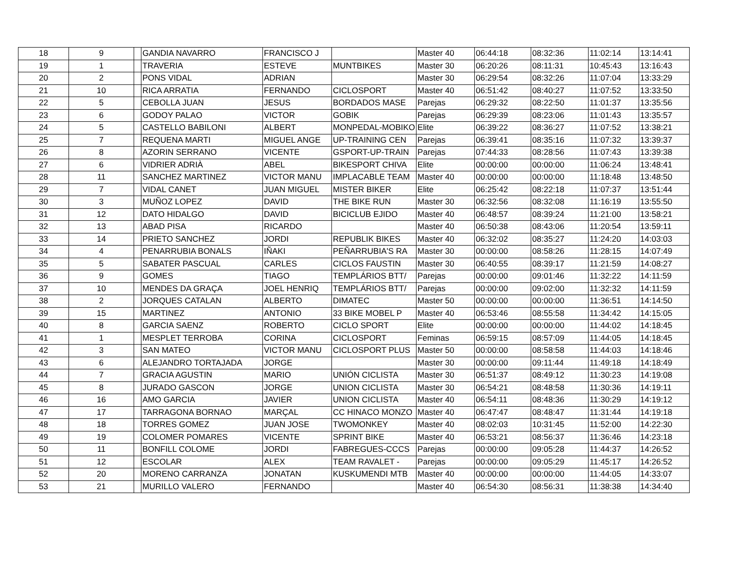| 18 | 9 | | GANDIA NAVARRO | FRANCISCO J | | Master 40 | 06:44:18 | 08:32:36 | 11:02:14 | 13:14:41 |
| 19 | 1 | | TRAVERIA | ESTEVE | MUNTBIKES | Master 30 | 06:20:26 | 08:11:31 | 10:45:43 | 13:16:43 |
| 20 | 2 | | PONS VIDAL | ADRIAN | | Master 30 | 06:29:54 | 08:32:26 | 11:07:04 | 13:33:29 |
| 21 | 10 | | RICA ARRATIA | FERNANDO | CICLOSPORT | Master 40 | 06:51:42 | 08:40:27 | 11:07:52 | 13:33:50 |
| 22 | 5 | | CEBOLLA JUAN | JESUS | BORDADOS MASE | Parejas | 06:29:32 | 08:22:50 | 11:01:37 | 13:35:56 |
| 23 | 6 | | GODOY PALAO | VICTOR | GOBIK | Parejas | 06:29:39 | 08:23:06 | 11:01:43 | 13:35:57 |
| 24 | 5 | | CASTELLO BABILONI | ALBERT | MONPEDAL-MOBIKO | Elite | 06:39:22 | 08:36:27 | 11:07:52 | 13:38:21 |
| 25 | 7 | | REQUENA MARTI | MIGUEL ANGE | UP-TRAINING CEN | Parejas | 06:39:41 | 08:35:16 | 11:07:32 | 13:39:37 |
| 26 | 8 | | AZORIN SERRANO | VICENTE | GSPORT-UP-TRAIN | Parejas | 07:44:33 | 08:28:56 | 11:07:43 | 13:39:38 |
| 27 | 6 | | VIDRIER ADRIÀ | ABEL | BIKESPORT CHIVA | Elite | 00:00:00 | 00:00:00 | 11:06:24 | 13:48:41 |
| 28 | 11 | | SANCHEZ MARTINEZ | VICTOR MANU | IMPLACABLE TEAM | Master 40 | 00:00:00 | 00:00:00 | 11:18:48 | 13:48:50 |
| 29 | 7 | | VIDAL CANET | JUAN MIGUEL | MISTER BIKER | Elite | 06:25:42 | 08:22:18 | 11:07:37 | 13:51:44 |
| 30 | 3 | | MUÑOZ LOPEZ | DAVID | THE BIKE RUN | Master 30 | 06:32:56 | 08:32:08 | 11:16:19 | 13:55:50 |
| 31 | 12 | | DATO HIDALGO | DAVID | BICICLUB EJIDO | Master 40 | 06:48:57 | 08:39:24 | 11:21:00 | 13:58:21 |
| 32 | 13 | | ABAD PISA | RICARDO | | Master 40 | 06:50:38 | 08:43:06 | 11:20:54 | 13:59:11 |
| 33 | 14 | | PRIETO SANCHEZ | JORDI | REPUBLIK BIKES | Master 40 | 06:32:02 | 08:35:27 | 11:24:20 | 14:03:03 |
| 34 | 4 | | PENARRUBIA BONALS | IÑAKI | PEÑARRUBIA'S RA | Master 30 | 00:00:00 | 08:58:26 | 11:28:15 | 14:07:49 |
| 35 | 5 | | SABATER PASCUAL | CARLES | CICLOS FAUSTIN | Master 30 | 06:40:55 | 08:39:17 | 11:21:59 | 14:08:27 |
| 36 | 9 | | GOMES | TIAGO | TEMPLÁRIOS BTT/ | Parejas | 00:00:00 | 09:01:46 | 11:32:22 | 14:11:59 |
| 37 | 10 | | MENDES DA GRAÇA | JOEL HENRIQ | TEMPLÁRIOS BTT/ | Parejas | 00:00:00 | 09:02:00 | 11:32:32 | 14:11:59 |
| 38 | 2 | | JORQUES CATALAN | ALBERTO | DIMATEC | Master 50 | 00:00:00 | 00:00:00 | 11:36:51 | 14:14:50 |
| 39 | 15 | | MARTINEZ | ANTONIO | 33 BIKE MOBEL P | Master 40 | 06:53:46 | 08:55:58 | 11:34:42 | 14:15:05 |
| 40 | 8 | | GARCIA SAENZ | ROBERTO | CICLO SPORT | Elite | 00:00:00 | 00:00:00 | 11:44:02 | 14:18:45 |
| 41 | 1 | | MESPLET TERROBA | CORINA | CICLOSPORT | Feminas | 06:59:15 | 08:57:09 | 11:44:05 | 14:18:45 |
| 42 | 3 | | SAN MATEO | VICTOR MANU | CICLOSPORT PLUS | Master 50 | 00:00:00 | 08:58:58 | 11:44:03 | 14:18:46 |
| 43 | 6 | | ALEJANDRO TORTAJADA | JORGE | | Master 30 | 00:00:00 | 09:11:44 | 11:49:18 | 14:18:49 |
| 44 | 7 | | GRACIA AGUSTIN | MARIO | UNIÓN CICLISTA | Master 30 | 06:51:37 | 08:49:12 | 11:30:23 | 14:19:08 |
| 45 | 8 | | JURADO GASCON | JORGE | UNION CICLISTA | Master 30 | 06:54:21 | 08:48:58 | 11:30:36 | 14:19:11 |
| 46 | 16 | | AMO GARCIA | JAVIER | UNION CICLISTA | Master 40 | 06:54:11 | 08:48:36 | 11:30:29 | 14:19:12 |
| 47 | 17 | | TARRAGONA BORNAO | MARÇAL | CC HINACO MONZO | Master 40 | 06:47:47 | 08:48:47 | 11:31:44 | 14:19:18 |
| 48 | 18 | | TORRES GOMEZ | JUAN JOSE | TWOMONKEY | Master 40 | 08:02:03 | 10:31:45 | 11:52:00 | 14:22:30 |
| 49 | 19 | | COLOMER POMARES | VICENTE | SPRINT BIKE | Master 40 | 06:53:21 | 08:56:37 | 11:36:46 | 14:23:18 |
| 50 | 11 | | BONFILL COLOME | JORDI | FABREGUES-CCCS | Parejas | 00:00:00 | 09:05:28 | 11:44:37 | 14:26:52 |
| 51 | 12 | | ESCOLAR | ALEX | TEAM RAVALET - | Parejas | 00:00:00 | 09:05:29 | 11:45:17 | 14:26:52 |
| 52 | 20 | | MORENO CARRANZA | JONATAN | KUSKUMENDI MTB | Master 40 | 00:00:00 | 00:00:00 | 11:44:05 | 14:33:07 |
| 53 | 21 | | MURILLO VALERO | FERNANDO | | Master 40 | 06:54:30 | 08:56:31 | 11:38:38 | 14:34:40 |